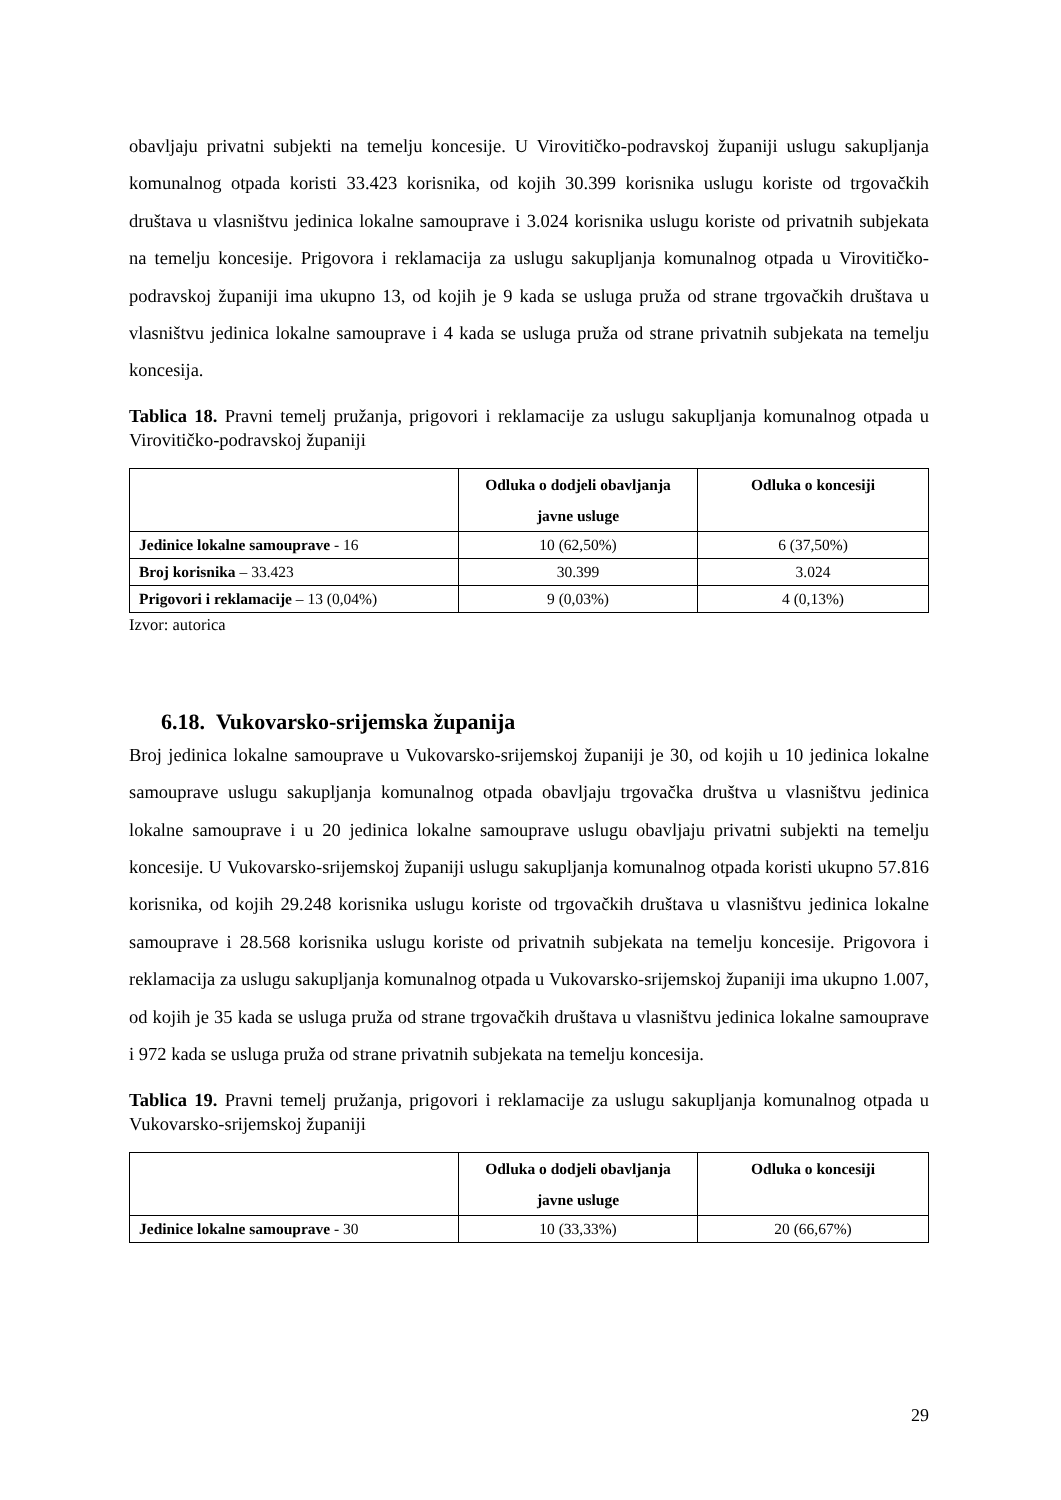obavljaju privatni subjekti na temelju koncesije. U Virovitičko-podravskoj županiji uslugu sakupljanja komunalnog otpada koristi 33.423 korisnika, od kojih 30.399 korisnika uslugu koriste od trgovačkih društava u vlasništvu jedinica lokalne samouprave i 3.024 korisnika uslugu koriste od privatnih subjekata na temelju koncesije. Prigovora i reklamacija za uslugu sakupljanja komunalnog otpada u Virovitičko-podravskoj županiji ima ukupno 13, od kojih je 9 kada se usluga pruža od strane trgovačkih društava u vlasništvu jedinica lokalne samouprave i 4 kada se usluga pruža od strane privatnih subjekata na temelju koncesija.
Tablica 18. Pravni temelj pružanja, prigovori i reklamacije za uslugu sakupljanja komunalnog otpada u Virovitičko-podravskoj županiji
| | Odluka o dodjeli obavljanja javne usluge | Odluka o koncesiji |
| --- | --- | --- |
| Jedinice lokalne samouprave - 16 | 10 (62,50%) | 6 (37,50%) |
| Broj korisnika – 33.423 | 30.399 | 3.024 |
| Prigovori i reklamacije – 13 (0,04%) | 9 (0,03%) | 4 (0,13%) |
Izvor: autorica
6.18. Vukovarsko-srijemska županija
Broj jedinica lokalne samouprave u Vukovarsko-srijemskoj županiji je 30, od kojih u 10 jedinica lokalne samouprave uslugu sakupljanja komunalnog otpada obavljaju trgovačka društva u vlasništvu jedinica lokalne samouprave i u 20 jedinica lokalne samouprave uslugu obavljaju privatni subjekti na temelju koncesije. U Vukovarsko-srijemskoj županiji uslugu sakupljanja komunalnog otpada koristi ukupno 57.816 korisnika, od kojih 29.248 korisnika uslugu koriste od trgovačkih društava u vlasništvu jedinica lokalne samouprave i 28.568 korisnika uslugu koriste od privatnih subjekata na temelju koncesije. Prigovora i reklamacija za uslugu sakupljanja komunalnog otpada u Vukovarsko-srijemskoj županiji ima ukupno 1.007, od kojih je 35 kada se usluga pruža od strane trgovačkih društava u vlasništvu jedinica lokalne samouprave i 972 kada se usluga pruža od strane privatnih subjekata na temelju koncesija.
Tablica 19. Pravni temelj pružanja, prigovori i reklamacije za uslugu sakupljanja komunalnog otpada u Vukovarsko-srijemskoj županiji
| | Odluka o dodjeli obavljanja javne usluge | Odluka o koncesiji |
| --- | --- | --- |
| Jedinice lokalne samouprave - 30 | 10 (33,33%) | 20 (66,67%) |
29